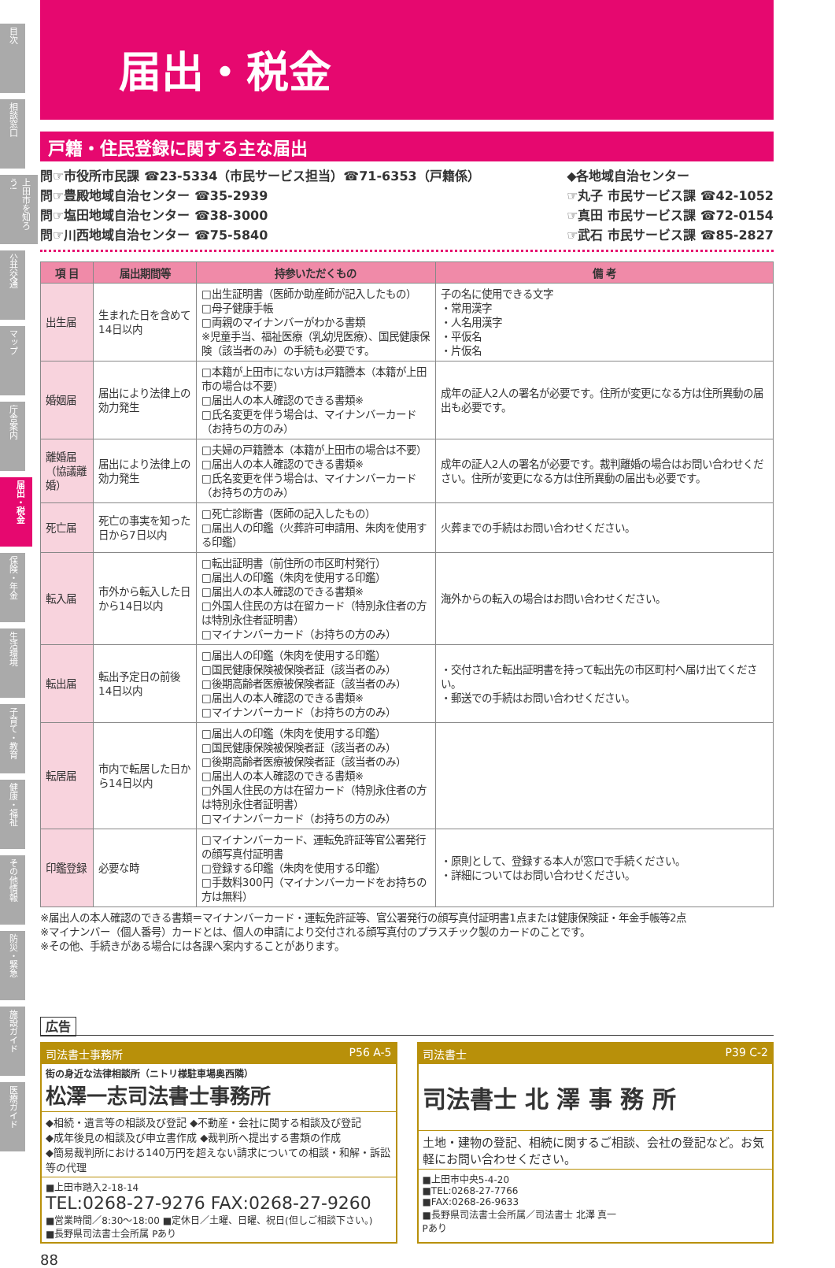目次
相談窓口
上田市を知ろう!
公共交通
マップ
庁舎案内
届出・税金
保険・年金
生活環境
子育て・教育
健康・福祉
その他情報
防災・緊急
施設ガイド
医療ガイド
届出・税金
戸籍・住民登録に関する主な届出
問☞市役所市民課 ☎23-5334（市民サービス担当）☎71-6353（戸籍係）
問☞豊殿地域自治センター ☎35-2939
問☞塩田地域自治センター ☎38-3000
問☞川西地域自治センター ☎75-5840
◆各地域自治センター
☞丸子 市民サービス課 ☎42-1052
☞真田 市民サービス課 ☎72-0154
☞武石 市民サービス課 ☎85-2827
| 項 目 | 届出期間等 | 持参いただくもの | 備 考 |
| --- | --- | --- | --- |
| 出生届 | 生まれた日を含めて14日以内 | □出生証明書（医師か助産師が記入したもの） □母子健康手帳 □両親のマイナンバーがわかる書類 ※児童手当、福祉医療（乳幼児医療）、国民健康保険（該当者のみ）の手続も必要です。 | 子の名に使用できる文字 ・常用漢字 ・人名用漢字 ・平仮名 ・片仮名 |
| 婚姻届 | 届出により法律上の効力発生 | □本籍が上田市にない方は戸籍謄本（本籍が上田市の場合は不要） □届出人の本人確認のできる書類※ □氏名変更を伴う場合は、マイナンバーカード（お持ちの方のみ） | 成年の証人2人の署名が必要です。住所が変更になる方は住所異動の届出も必要です。 |
| 離婚届 （協議離婚） | 届出により法律上の効力発生 | □夫婦の戸籍謄本（本籍が上田市の場合は不要） □届出人の本人確認のできる書類※ □氏名変更を伴う場合は、マイナンバーカード（お持ちの方のみ） | 成年の証人2人の署名が必要です。裁判離婚の場合はお問い合わせください。住所が変更になる方は住所異動の届出も必要です。 |
| 死亡届 | 死亡の事実を知った日から7日以内 | □死亡診断書（医師の記入したもの） □届出人の印鑑（火葬許可申請用、朱肉を使用する印鑑） | 火葬までの手続はお問い合わせください。 |
| 転入届 | 市外から転入した日から14日以内 | □転出証明書（前住所の市区町村発行） □届出人の印鑑（朱肉を使用する印鑑） □届出人の本人確認のできる書類※ □外国人住民の方は在留カード（特別永住者の方は特別永住者証明書） □マイナンバーカード（お持ちの方のみ） | 海外からの転入の場合はお問い合わせください。 |
| 転出届 | 転出予定日の前後14日以内 | □届出人の印鑑（朱肉を使用する印鑑） □国民健康保険被保険者証（該当者のみ） □後期高齢者医療被保険者証（該当者のみ） □届出人の本人確認のできる書類※ □マイナンバーカード（お持ちの方のみ） | ・交付された転出証明書を持って転出先の市区町村へ届け出てください。 ・郵送での手続はお問い合わせください。 |
| 転居届 | 市内で転居した日から14日以内 | □届出人の印鑑（朱肉を使用する印鑑） □国民健康保険被保険者証（該当者のみ） □後期高齢者医療被保険者証（該当者のみ） □届出人の本人確認のできる書類※ □外国人住民の方は在留カード（特別永住者の方は特別永住者証明書） □マイナンバーカード（お持ちの方のみ） | |
| 印鑑登録 | 必要な時 | □マイナンバーカード、運転免許証等官公署発行の顔写真付証明書 □登録する印鑑（朱肉を使用する印鑑） □手数料300円（マイナンバーカードをお持ちの方は無料） | ・原則として、登録する本人が窓口で手続ください。 ・詳細についてはお問い合わせください。 |
※届出人の本人確認のできる書類＝マイナンバーカード・運転免許証等、官公署発行の顔写真付証明書1点または健康保険証・年金手帳等2点
※マイナンバー（個人番号）カードとは、個人の申請により交付される顔写真付のプラスチック製のカードのことです。
※その他、手続きがある場合には各課へ案内することがあります。
広告
司法書士事務所 P56 A-5
街の身近な法律相談所（ニトリ様駐車場奥西隣）
松澤一志司法書士事務所
◆相続・遺言等の相談及び登記 ◆不動産・会社に関する相談及び登記
◆成年後見の相談及び申立書作成 ◆裁判所へ提出する書類の作成
◆簡易裁判所における140万円を超えない請求についての相談・和解・訴訟等の代理
■上田市踏入2-18-14
TEL:0268-27-9276 FAX:0268-27-9260
■営業時間／8:30～18:00 ■定休日／土曜、日曜、祝日(但しご相談下さい。)
■長野県司法書士会所属 Pあり
司法書士 P39 C-2
司法書士 北 澤 事 務 所
土地・建物の登記、相続に関するご相談、会社の登記など。お気軽にお問い合わせください。
■上田市中央5-4-20
■TEL:0268-27-7766
■FAX:0268-26-9633
■長野県司法書士会所属／司法書士 北澤 真一
Pあり
88